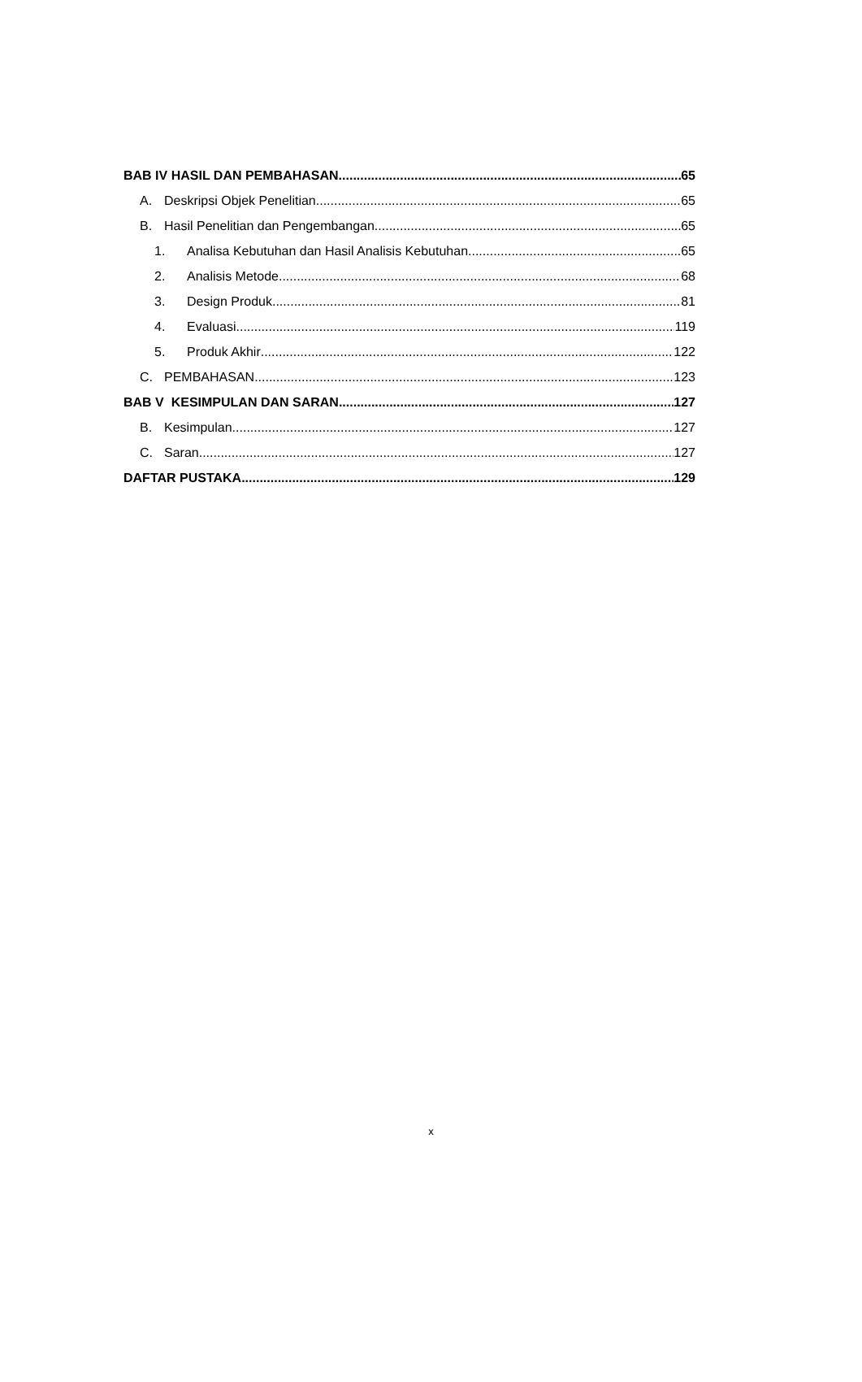BAB IV HASIL DAN PEMBAHASAN 65
A. Deskripsi Objek Penelitian 65
B. Hasil Penelitian dan Pengembangan 65
1. Analisa Kebutuhan dan Hasil Analisis Kebutuhan 65
2. Analisis Metode 68
3. Design Produk 81
4. Evaluasi 119
5. Produk Akhir 122
C. PEMBAHASAN 123
BAB V KESIMPULAN DAN SARAN 127
B. Kesimpulan 127
C. Saran 127
DAFTAR PUSTAKA 129
x